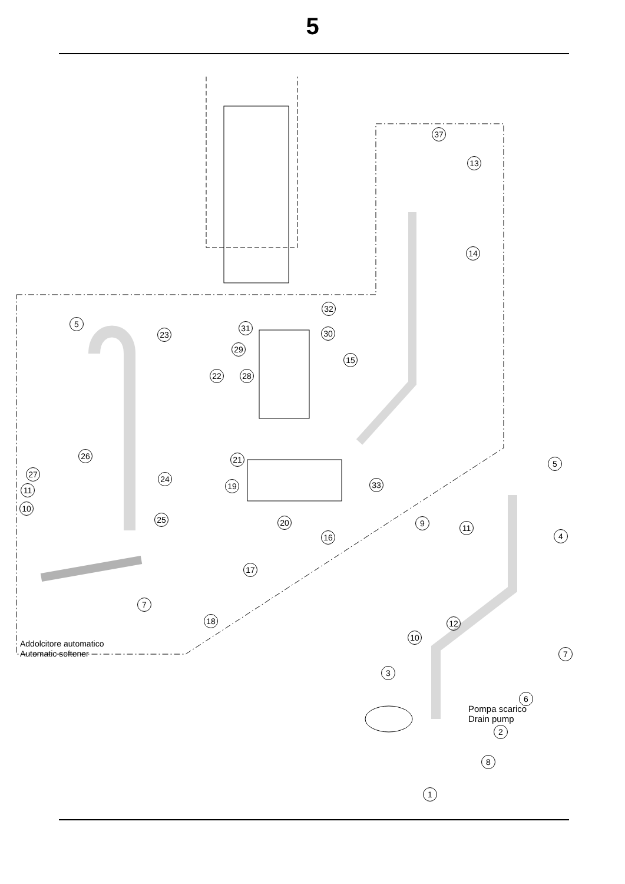5
37
13
14
32
31
30
29
15
22 28
5
23
26
27
11
10
21
24
19 33
5
25 20
16
9 11
4
17
7
18 12
10
7
3
6
2
8
1
Addolcitore automatico
Automatic softener
Pompa scarico
Drain pump